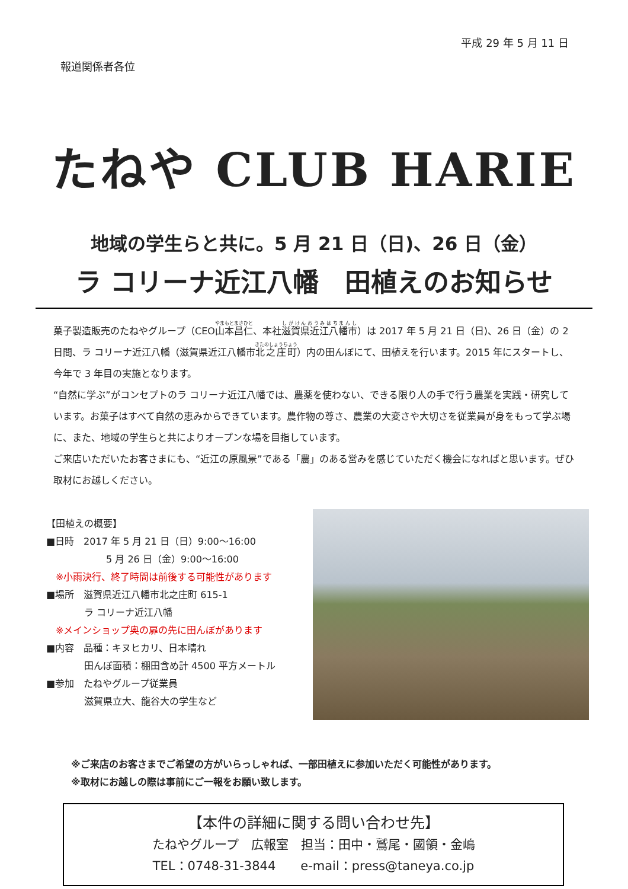平成 29 年 5 月 11 日
報道関係者各位
たねや CLUB HARIE
地域の学生らと共に。5 月 21 日（日)、26 日（金）
ラ コリーナ近江八幡　田植えのお知らせ
菓子製造販売のたねやグループ（CEO山本昌仁、本社滋賀県近江八幡市）は 2017 年 5 月 21 日（日)、26 日（金）の 2 日間、ラ コリーナ近江八幡（滋賀県近江八幡市北之庄町）内の田んぼにて、田植えを行います。2015 年にスタートし、今年で 3 年目の実施となります。
“自然に学ぶ”がコンセプトのラ コリーナ近江八幡では、農薬を使わない、できる限り人の手で行う農業を実践・研究しています。お菓子はすべて自然の恵みからできています。農作物の尊さ、農業の大変さや大切さを従業員が身をもって学ぶ場に、また、地域の学生らと共によりオープンな場を目指しています。
ご来店いただいたお客さまにも、“近江の原風景”である「農」のある営みを感じていただく機会になればと思います。ぜひ取材にお越しください。
【田植えの概要】
■日時　2017 年 5 月 21 日（日）9:00～16:00
　　　　　　 5 月 26 日（金）9:00～16:00
　※小雨決行、終了時間は前後する可能性があります
■場所　滋賀県近江八幡市北之庄町 615-1
　　　　ラ コリーナ近江八幡
　※メインショップ奥の扉の先に田んぼがあります
■内容　品種：キヌヒカリ、日本晴れ
　　　　田んぼ面積：棚田含め計 4500 平方メートル
■参加　たねやグループ従業員
　　　　滋賀県立大、龍谷大の学生など
※ご来店のお客さまでご希望の方がいらっしゃれば、一部田植えに参加いただく可能性があります。
※取材にお越しの際は事前にご一報をお願い致します。
【本件の詳細に関する問い合わせ先】
たねやグループ　広報室　担当：田中・鷲尾・國領・金嶋
TEL：0748-31-3844　　e-mail：press@taneya.co.jp